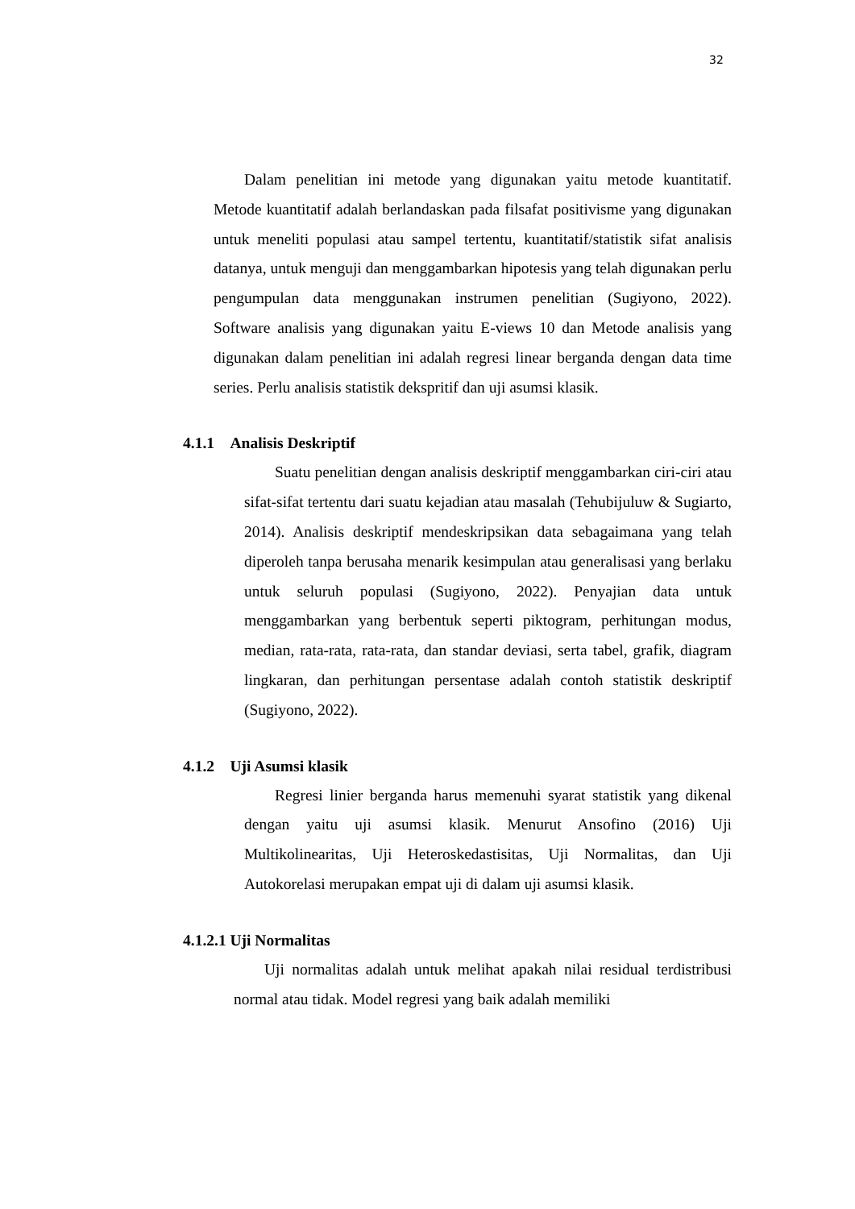32
Dalam penelitian ini metode yang digunakan yaitu metode kuantitatif. Metode kuantitatif adalah berlandaskan pada filsafat positivisme yang digunakan untuk meneliti populasi atau sampel tertentu, kuantitatif/statistik sifat analisis datanya, untuk menguji dan menggambarkan hipotesis yang telah digunakan perlu pengumpulan data menggunakan instrumen penelitian (Sugiyono, 2022). Software analisis yang digunakan yaitu E-views 10 dan Metode analisis yang digunakan dalam penelitian ini adalah regresi linear berganda dengan data time series. Perlu analisis statistik dekspritif dan uji asumsi klasik.
4.1.1 Analisis Deskriptif
Suatu penelitian dengan analisis deskriptif menggambarkan ciri-ciri atau sifat-sifat tertentu dari suatu kejadian atau masalah (Tehubijuluw & Sugiarto, 2014). Analisis deskriptif mendeskripsikan data sebagaimana yang telah diperoleh tanpa berusaha menarik kesimpulan atau generalisasi yang berlaku untuk seluruh populasi (Sugiyono, 2022). Penyajian data untuk menggambarkan yang berbentuk seperti piktogram, perhitungan modus, median, rata-rata, rata-rata, dan standar deviasi, serta tabel, grafik, diagram lingkaran, dan perhitungan persentase adalah contoh statistik deskriptif (Sugiyono, 2022).
4.1.2 Uji Asumsi klasik
Regresi linier berganda harus memenuhi syarat statistik yang dikenal dengan yaitu uji asumsi klasik. Menurut Ansofino (2016) Uji Multikolinearitas, Uji Heteroskedastisitas, Uji Normalitas, dan Uji Autokorelasi merupakan empat uji di dalam uji asumsi klasik.
4.1.2.1 Uji Normalitas
Uji normalitas adalah untuk melihat apakah nilai residual terdistribusi normal atau tidak. Model regresi yang baik adalah memiliki